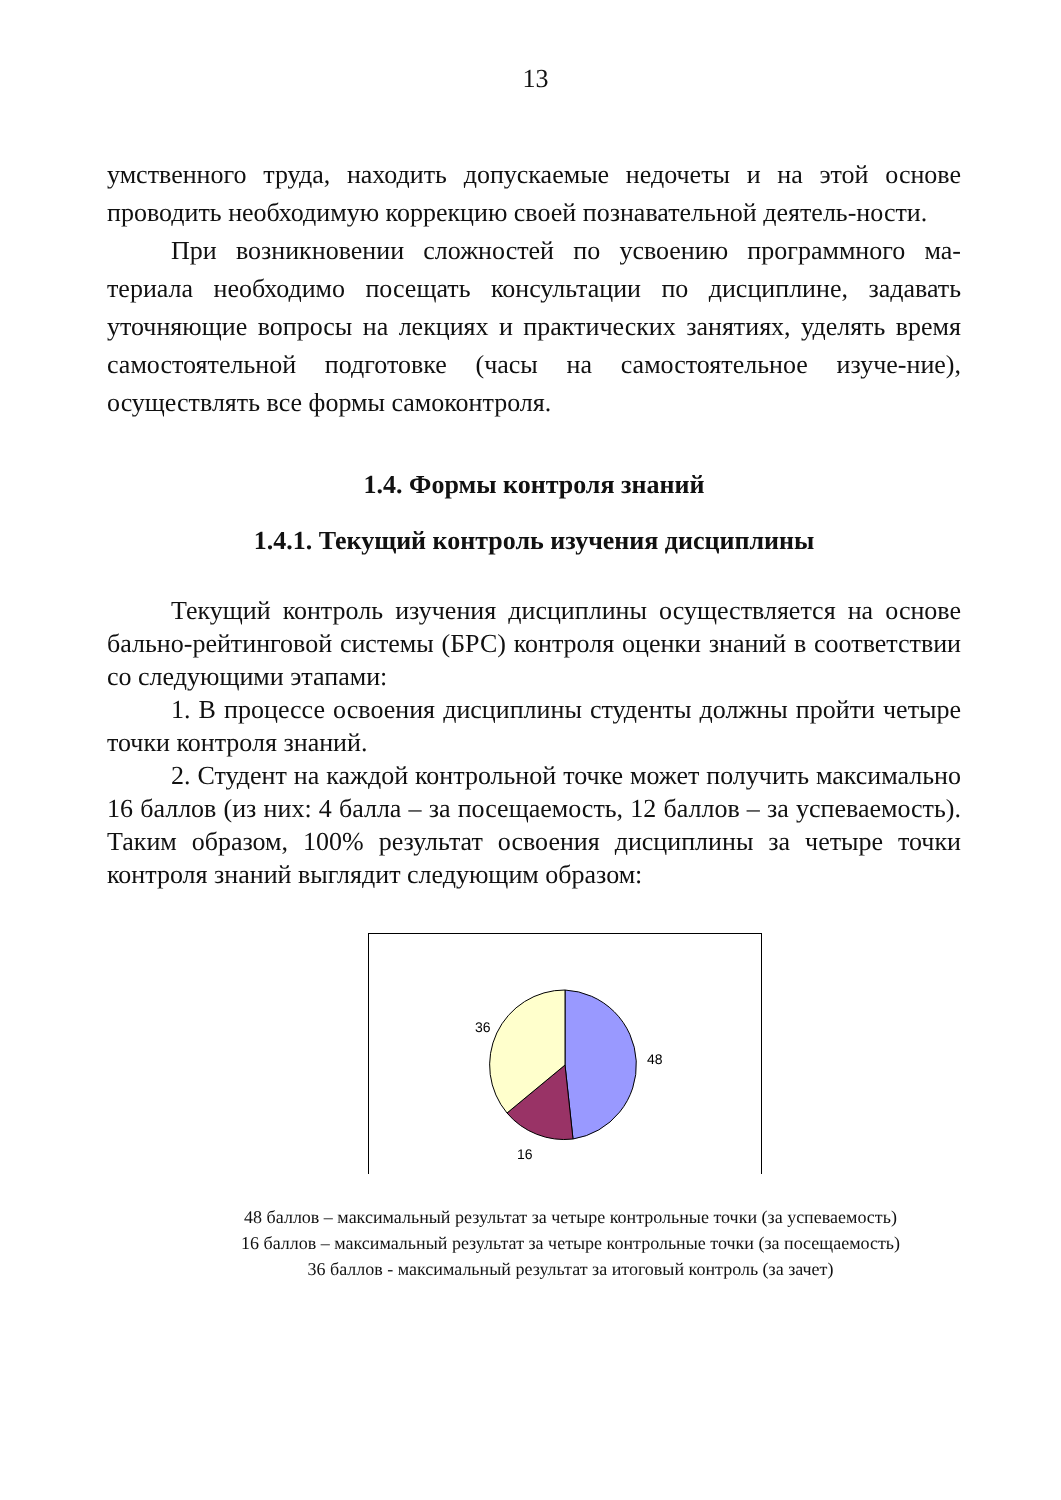13
умственного труда, находить допускаемые недочеты и на этой основе проводить необходимую коррекцию своей познавательной деятель-ности.
При возникновении сложностей по усвоению программного ма-териала необходимо посещать консультации по дисциплине, задавать уточняющие вопросы на лекциях и практических занятиях, уделять время самостоятельной подготовке (часы на самостоятельное изуче-ние), осуществлять все формы самоконтроля.
1.4. Формы контроля знаний
1.4.1. Текущий контроль изучения дисциплины
Текущий контроль изучения дисциплины осуществляется на основе бально-рейтинговой системы (БРС) контроля оценки знаний в соответствии со следующими этапами:
1. В процессе освоения дисциплины студенты должны пройти четыре точки контроля знаний.
2. Студент на каждой контрольной точке может получить максимально 16 баллов (из них: 4 балла – за посещаемость, 12 баллов – за успеваемость). Таким образом, 100% результат освоения дисциплины за четыре точки контроля знаний выглядит следующим образом:
48
16
36
48 баллов – максимальный результат за четыре контрольные точки (за успеваемость)
16 баллов – максимальный результат за четыре контрольные точки (за посещаемость)
36 баллов - максимальный результат за итоговый контроль (за зачет)